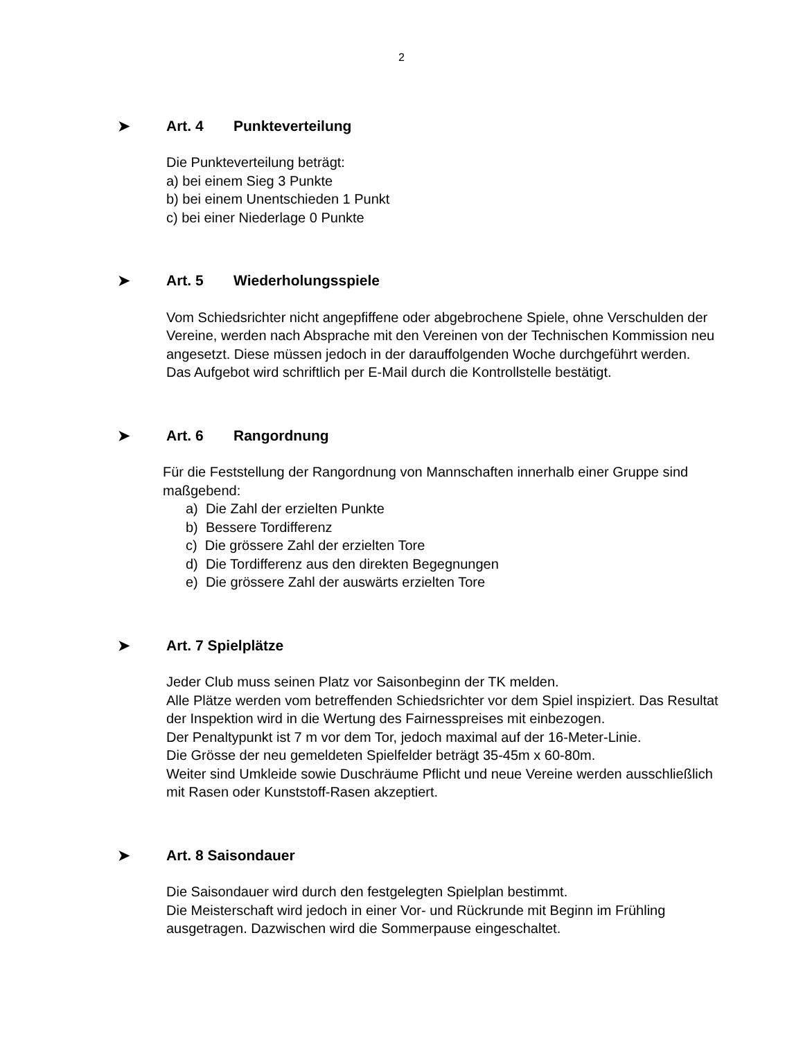2
➤ Art. 4 Punkteverteilung
Die Punkteverteilung beträgt:
a) bei einem Sieg 3 Punkte
b) bei einem Unentschieden 1 Punkt
c) bei einer Niederlage 0 Punkte
➤ Art. 5 Wiederholungsspiele
Vom Schiedsrichter nicht angepfiffene oder abgebrochene Spiele, ohne Verschulden der Vereine, werden nach Absprache mit den Vereinen von der Technischen Kommission neu angesetzt. Diese müssen jedoch in der darauffolgenden Woche durchgeführt werden.
Das Aufgebot wird schriftlich per E-Mail durch die Kontrollstelle bestätigt.
➤ Art. 6 Rangordnung
Für die Feststellung der Rangordnung von Mannschaften innerhalb einer Gruppe sind maßgebend:
a) Die Zahl der erzielten Punkte
b) Bessere Tordifferenz
c) Die grössere Zahl der erzielten Tore
d) Die Tordifferenz aus den direkten Begegnungen
e) Die grössere Zahl der auswärts erzielten Tore
➤ Art. 7 Spielplätze
Jeder Club muss seinen Platz vor Saisonbeginn der TK melden.
Alle Plätze werden vom betreffenden Schiedsrichter vor dem Spiel inspiziert. Das Resultat der Inspektion wird in die Wertung des Fairnesspreises mit einbezogen.
Der Penaltypunkt ist 7 m vor dem Tor, jedoch maximal auf der 16-Meter-Linie.
Die Grösse der neu gemeldeten Spielfelder beträgt 35-45m x 60-80m.
Weiter sind Umkleide sowie Duschräume Pflicht und neue Vereine werden ausschließlich mit Rasen oder Kunststoff-Rasen akzeptiert.
➤ Art. 8 Saisondauer
Die Saisondauer wird durch den festgelegten Spielplan bestimmt.
Die Meisterschaft wird jedoch in einer Vor- und Rückrunde mit Beginn im Frühling ausgetragen. Dazwischen wird die Sommerpause eingeschaltet.